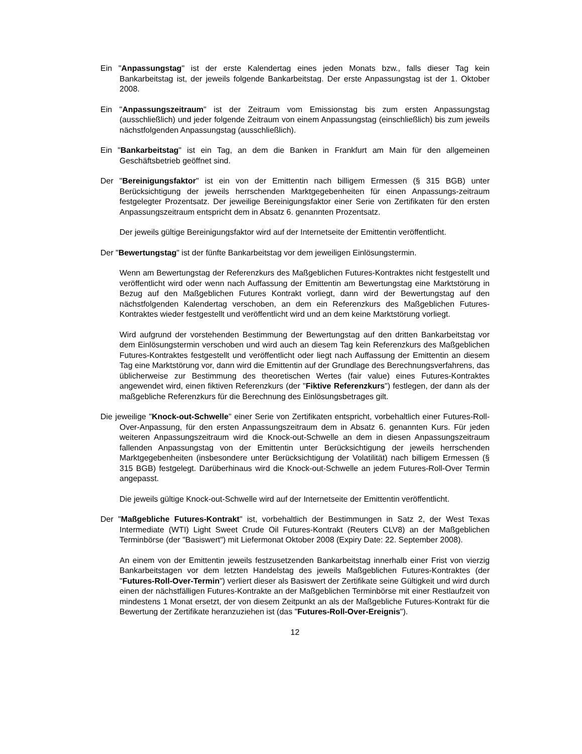Ein "Anpassungstag" ist der erste Kalendertag eines jeden Monats bzw., falls dieser Tag kein Bankarbeitstag ist, der jeweils folgende Bankarbeitstag. Der erste Anpassungstag ist der 1. Oktober 2008.
Ein "Anpassungszeitraum" ist der Zeitraum vom Emissionstag bis zum ersten Anpassungstag (ausschließlich) und jeder folgende Zeitraum von einem Anpassungstag (einschließlich) bis zum jeweils nächstfolgenden Anpassungstag (ausschließlich).
Ein "Bankarbeitstag" ist ein Tag, an dem die Banken in Frankfurt am Main für den allgemeinen Geschäftsbetrieb geöffnet sind.
Der "Bereinigungsfaktor" ist ein von der Emittentin nach billigem Ermessen (§ 315 BGB) unter Berücksichtigung der jeweils herrschenden Marktgegebenheiten für einen Anpassungs-zeitraum festgelegter Prozentsatz. Der jeweilige Bereinigungsfaktor einer Serie von Zertifikaten für den ersten Anpassungszeitraum entspricht dem in Absatz 6. genannten Prozentsatz.
Der jeweils gültige Bereinigungsfaktor wird auf der Internetseite der Emittentin veröffentlicht.
Der "Bewertungstag" ist der fünfte Bankarbeitstag vor dem jeweiligen Einlösungstermin.
Wenn am Bewertungstag der Referenzkurs des Maßgeblichen Futures-Kontraktes nicht festgestellt und veröffentlicht wird oder wenn nach Auffassung der Emittentin am Bewertungstag eine Marktstörung in Bezug auf den Maßgeblichen Futures Kontrakt vorliegt, dann wird der Bewertungstag auf den nächstfolgenden Kalendertag verschoben, an dem ein Referenzkurs des Maßgeblichen Futures-Kontraktes wieder festgestellt und veröffentlicht wird und an dem keine Marktstörung vorliegt.
Wird aufgrund der vorstehenden Bestimmung der Bewertungstag auf den dritten Bankarbeitstag vor dem Einlösungstermin verschoben und wird auch an diesem Tag kein Referenzkurs des Maßgeblichen Futures-Kontraktes festgestellt und veröffentlicht oder liegt nach Auffassung der Emittentin an diesem Tag eine Marktstörung vor, dann wird die Emittentin auf der Grundlage des Berechnungsverfahrens, das üblicherweise zur Bestimmung des theoretischen Wertes (fair value) eines Futures-Kontraktes angewendet wird, einen fiktiven Referenzkurs (der "Fiktive Referenzkurs") festlegen, der dann als der maßgebliche Referenzkurs für die Berechnung des Einlösungsbetrages gilt.
Die jeweilige "Knock-out-Schwelle" einer Serie von Zertifikaten entspricht, vorbehaltlich einer Futures-Roll-Over-Anpassung, für den ersten Anpassungszeitraum dem in Absatz 6. genannten Kurs. Für jeden weiteren Anpassungszeitraum wird die Knock-out-Schwelle an dem in diesen Anpassungszeitraum fallenden Anpassungstag von der Emittentin unter Berücksichtigung der jeweils herrschenden Marktgegebenheiten (insbesondere unter Berücksichtigung der Volatilität) nach billigem Ermessen (§ 315 BGB) festgelegt. Darüberhinaus wird die Knock-out-Schwelle an jedem Futures-Roll-Over Termin angepasst.
Die jeweils gültige Knock-out-Schwelle wird auf der Internetseite der Emittentin veröffentlicht.
Der "Maßgebliche Futures-Kontrakt" ist, vorbehaltlich der Bestimmungen in Satz 2, der West Texas Intermediate (WTI) Light Sweet Crude Oil Futures-Kontrakt (Reuters CLV8) an der Maßgeblichen Terminbörse (der "Basiswert") mit Liefermonat Oktober 2008 (Expiry Date: 22. September 2008).
An einem von der Emittentin jeweils festzusetzenden Bankarbeitstag innerhalb einer Frist von vierzig Bankarbeitstagen vor dem letzten Handelstag des jeweils Maßgeblichen Futures-Kontraktes (der "Futures-Roll-Over-Termin") verliert dieser als Basiswert der Zertifikate seine Gültigkeit und wird durch einen der nächstfälligen Futures-Kontrakte an der Maßgeblichen Terminbörse mit einer Restlaufzeit von mindestens 1 Monat ersetzt, der von diesem Zeitpunkt an als der Maßgebliche Futures-Kontrakt für die Bewertung der Zertifikate heranzuziehen ist (das "Futures-Roll-Over-Ereignis").
12